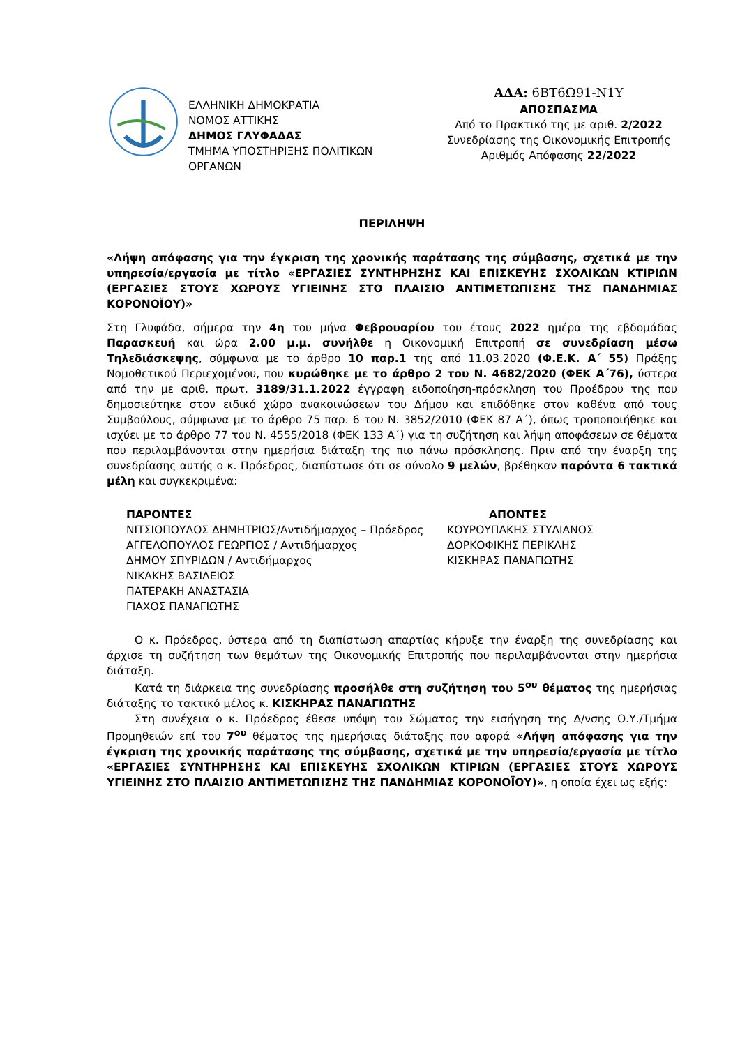ΕΛΛΗΝΙΚΗ ΔΗΜΟΚΡΑΤΙΑ
ΝΟΜΟΣ ΑΤΤΙΚΗΣ
ΔΗΜΟΣ ΓΛΥΦΑΔΑΣ
ΤΜΗΜΑ ΥΠΟΣΤΗΡΙΞΗΣ ΠΟΛΙΤΙΚΩΝ ΟΡΓΑΝΩΝ
ΑΔΑ: 6ΒΤ6Ω91-Ν1Υ
ΑΠΟΣΠΑΣΜΑ
Από το Πρακτικό της με αριθ. 2/2022
Συνεδρίασης της Οικονομικής Επιτροπής
Αριθμός Απόφασης 22/2022
ΠΕΡΙΛΗΨΗ
«Λήψη απόφασης για την έγκριση της χρονικής παράτασης της σύμβασης, σχετικά με την υπηρεσία/εργασία με τίτλο «ΕΡΓΑΣΙΕΣ ΣΥΝΤΗΡΗΣΗΣ ΚΑΙ ΕΠΙΣΚΕΥΗΣ ΣΧΟΛΙΚΩΝ ΚΤΙΡΙΩΝ (ΕΡΓΑΣΙΕΣ ΣΤΟΥΣ ΧΩΡΟΥΣ ΥΓΙΕΙΝΗΣ ΣΤΟ ΠΛΑΙΣΙΟ ΑΝΤΙΜΕΤΩΠΙΣΗΣ ΤΗΣ ΠΑΝΔΗΜΙΑΣ ΚΟΡΟΝΟΪΟΥ)»
Στη Γλυφάδα, σήμερα την 4η του μήνα Φεβρουαρίου του έτους 2022 ημέρα της εβδομάδας Παρασκευή και ώρα 2.00 μ.μ. συνήλθε η Οικονομική Επιτροπή σε συνεδρίαση μέσω Τηλεδιάσκεψης, σύμφωνα με το άρθρο 10 παρ.1 της από 11.03.2020 (Φ.Ε.Κ. Α΄ 55) Πράξης Νομοθετικού Περιεχομένου, που κυρώθηκε με το άρθρο 2 του Ν. 4682/2020 (ΦΕΚ Α΄76), ύστερα από την με αριθ. πρωτ. 3189/31.1.2022 έγγραφη ειδοποίηση-πρόσκληση του Προέδρου της που δημοσιεύτηκε στον ειδικό χώρο ανακοινώσεων του Δήμου και επιδόθηκε στον καθένα από τους Συμβούλους, σύμφωνα με το άρθρο 75 παρ. 6 του Ν. 3852/2010 (ΦΕΚ 87 Α΄), όπως τροποποιήθηκε και ισχύει με το άρθρο 77 του Ν. 4555/2018 (ΦΕΚ 133 Α΄) για τη συζήτηση και λήψη αποφάσεων σε θέματα που περιλαμβάνονται στην ημερήσια διάταξη της πιο πάνω πρόσκλησης. Πριν από την έναρξη της συνεδρίασης αυτής ο κ. Πρόεδρος, διαπίστωσε ότι σε σύνολο 9 μελών, βρέθηκαν παρόντα 6 τακτικά μέλη και συγκεκριμένα:
ΠΑΡΟΝΤΕΣ
ΝΙΤΣΙΟΠΟΥΛΟΣ ΔΗΜΗΤΡΙΟΣ/Αντιδήμαρχος – Πρόεδρος
ΑΓΓΕΛΟΠΟΥΛΟΣ ΓΕΩΡΓΙΟΣ / Αντιδήμαρχος
ΔΗΜΟΥ ΣΠΥΡΙΔΩΝ / Αντιδήμαρχος
ΝΙΚΑΚΗΣ ΒΑΣΙΛΕΙΟΣ
ΠΑΤΕΡΑΚΗ ΑΝΑΣΤΑΣΙΑ
ΓΙΑΧΟΣ ΠΑΝΑΓΙΩΤΗΣ
ΑΠΟΝΤΕΣ
ΚΟΥΡΟΥΠΑΚΗΣ ΣΤΥΛΙΑΝΟΣ
ΔΟΡΚΟΦΙΚΗΣ ΠΕΡΙΚΛΗΣ
ΚΙΣΚΗΡΑΣ ΠΑΝΑΓΙΩΤΗΣ
Ο κ. Πρόεδρος, ύστερα από τη διαπίστωση απαρτίας κήρυξε την έναρξη της συνεδρίασης και άρχισε τη συζήτηση των θεμάτων της Οικονομικής Επιτροπής που περιλαμβάνονται στην ημερήσια διάταξη.
Κατά τη διάρκεια της συνεδρίασης προσήλθε στη συζήτηση του 5<sup>ου</sup> θέματος της ημερήσιας διάταξης το τακτικό μέλος κ. ΚΙΣΚΗΡΑΣ ΠΑΝΑΓΙΩΤΗΣ
Στη συνέχεια ο κ. Πρόεδρος έθεσε υπόψη του Σώματος την εισήγηση της Δ/νσης Ο.Υ./Τμήμα Προμηθειών επί του 7<sup>ου</sup> θέματος της ημερήσιας διάταξης που αφορά «Λήψη απόφασης για την έγκριση της χρονικής παράτασης της σύμβασης, σχετικά με την υπηρεσία/εργασία με τίτλο «ΕΡΓΑΣΙΕΣ ΣΥΝΤΗΡΗΣΗΣ ΚΑΙ ΕΠΙΣΚΕΥΗΣ ΣΧΟΛΙΚΩΝ ΚΤΙΡΙΩΝ (ΕΡΓΑΣΙΕΣ ΣΤΟΥΣ ΧΩΡΟΥΣ ΥΓΙΕΙΝΗΣ ΣΤΟ ΠΛΑΙΣΙΟ ΑΝΤΙΜΕΤΩΠΙΣΗΣ ΤΗΣ ΠΑΝΔΗΜΙΑΣ ΚΟΡΟΝΟΪΟΥ)», η οποία έχει ως εξής: